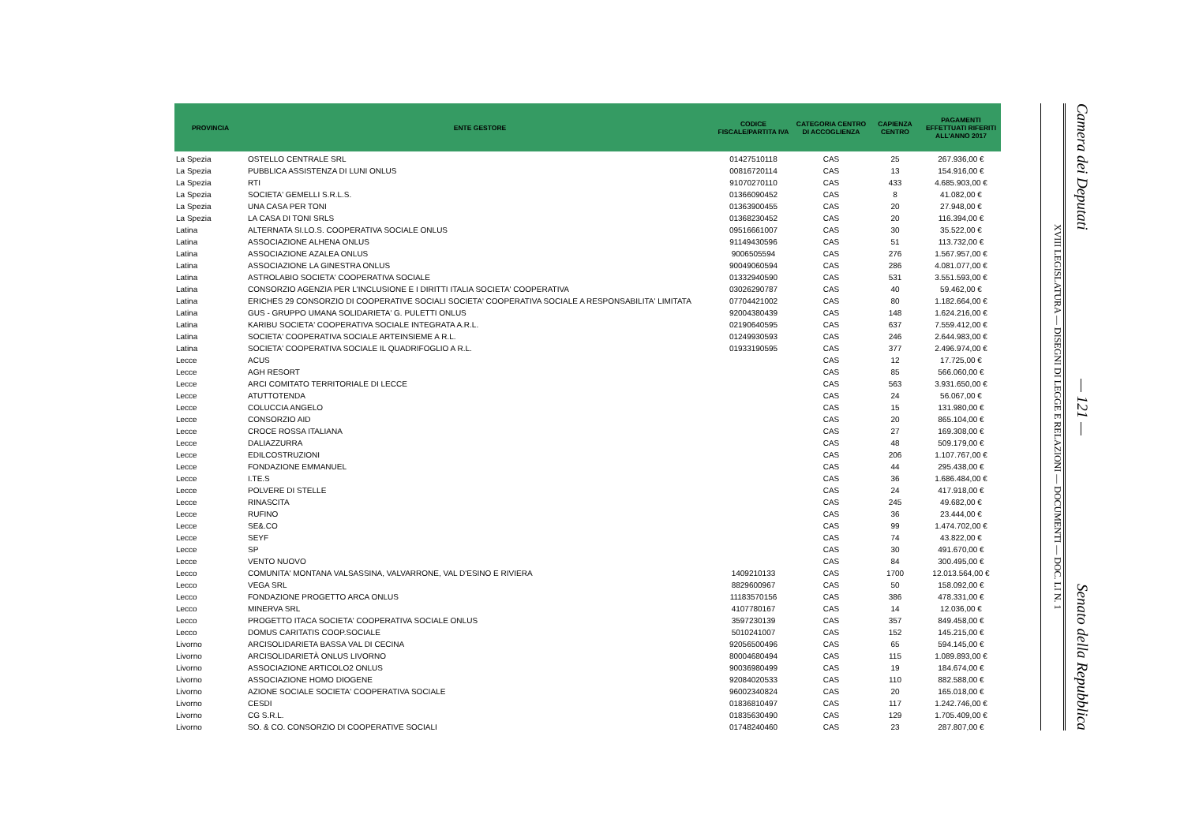| PROVINCIA | ENTE GESTORE | CODICE FISCALE/PARTITA IVA | CATEGORIA CENTRO DI ACCOGLIENZA | CAPIENZA CENTRO | PAGAMENTI EFFETTUATI RIFERITI ALL'ANNO 2017 |
| --- | --- | --- | --- | --- | --- |
| La Spezia | OSTELLO CENTRALE SRL | 01427510118 | CAS | 25 | 267.936,00 € |
| La Spezia | PUBBLICA ASSISTENZA DI LUNI ONLUS | 00816720114 | CAS | 13 | 154.916,00 € |
| La Spezia | RTI | 91070270110 | CAS | 433 | 4.685.903,00 € |
| La Spezia | SOCIETA' GEMELLI S.R.L.S. | 01366090452 | CAS | 8 | 41.082,00 € |
| La Spezia | UNA CASA PER TONI | 01363900455 | CAS | 20 | 27.948,00 € |
| La Spezia | LA CASA DI TONI SRLS | 01368230452 | CAS | 20 | 116.394,00 € |
| Latina | ALTERNATA SI.LO.S. COOPERATIVA SOCIALE ONLUS | 09516661007 | CAS | 30 | 35.522,00 € |
| Latina | ASSOCIAZIONE ALHENA ONLUS | 91149430596 | CAS | 51 | 113.732,00 € |
| Latina | ASSOCIAZIONE AZALEA ONLUS | 9006505594 | CAS | 276 | 1.567.957,00 € |
| Latina | ASSOCIAZIONE LA GINESTRA ONLUS | 90049060594 | CAS | 286 | 4.081.077,00 € |
| Latina | ASTROLABIO SOCIETA' COOPERATIVA SOCIALE | 01332940590 | CAS | 531 | 3.551.593,00 € |
| Latina | CONSORZIO AGENZIA PER L'INCLUSIONE E I DIRITTI ITALIA SOCIETA' COOPERATIVA | 03026290787 | CAS | 40 | 59.462,00 € |
| Latina | ERICHES 29 CONSORZIO DI COOPERATIVE SOCIALI SOCIETA' COOPERATIVA SOCIALE A RESPONSABILITA' LIMITATA | 07704421002 | CAS | 80 | 1.182.664,00 € |
| Latina | GUS - GRUPPO UMANA SOLIDARIETA' G. PULETTI ONLUS | 92004380439 | CAS | 148 | 1.624.216,00 € |
| Latina | KARIBU SOCIETA' COOPERATIVA SOCIALE INTEGRATA A.R.L. | 02190640595 | CAS | 637 | 7.559.412,00 € |
| Latina | SOCIETA' COOPERATIVA SOCIALE ARTEINSIEME A R.L. | 01249930593 | CAS | 246 | 2.644.983,00 € |
| Latina | SOCIETA' COOPERATIVA SOCIALE IL QUADRIFOGLIO A R.L. | 01933190595 | CAS | 377 | 2.496.974,00 € |
| Lecce | ACUS | | CAS | 12 | 17.725,00 € |
| Lecce | AGH RESORT | | CAS | 85 | 566.060,00 € |
| Lecce | ARCI COMITATO TERRITORIALE DI LECCE | | CAS | 563 | 3.931.650,00 € |
| Lecce | ATUTTOTENDA | | CAS | 24 | 56.067,00 € |
| Lecce | COLUCCIA ANGELO | | CAS | 15 | 131.980,00 € |
| Lecce | CONSORZIO AID | | CAS | 20 | 865.104,00 € |
| Lecce | CROCE ROSSA ITALIANA | | CAS | 27 | 169.308,00 € |
| Lecce | DALIAZZURRA | | CAS | 48 | 509.179,00 € |
| Lecce | EDILCOSTRUZIONI | | CAS | 206 | 1.107.767,00 € |
| Lecce | FONDAZIONE EMMANUEL | | CAS | 44 | 295.438,00 € |
| Lecce | I.TE.S | | CAS | 36 | 1.686.484,00 € |
| Lecce | POLVERE DI STELLE | | CAS | 24 | 417.918,00 € |
| Lecce | RINASCITA | | CAS | 245 | 49.682,00 € |
| Lecce | RUFINO | | CAS | 36 | 23.444,00 € |
| Lecce | SE&.CO | | CAS | 99 | 1.474.702,00 € |
| Lecce | SEYF | | CAS | 74 | 43.822,00 € |
| Lecce | SP | | CAS | 30 | 491.670,00 € |
| Lecce | VENTO NUOVO | | CAS | 84 | 300.495,00 € |
| Lecco | COMUNITA' MONTANA VALSASSINA, VALVARRONE, VAL D'ESINO E RIVIERA | 1409210133 | CAS | 1700 | 12.013.564,00 € |
| Lecco | VEGA SRL | 8829600967 | CAS | 50 | 158.092,00 € |
| Lecco | FONDAZIONE PROGETTO ARCA ONLUS | 11183570156 | CAS | 386 | 478.331,00 € |
| Lecco | MINERVA SRL | 4107780167 | CAS | 14 | 12.036,00 € |
| Lecco | PROGETTO ITACA SOCIETA' COOPERATIVA SOCIALE ONLUS | 3597230139 | CAS | 357 | 849.458,00 € |
| Lecco | DOMUS CARITATIS COOP.SOCIALE | 5010241007 | CAS | 152 | 145.215,00 € |
| Livorno | ARCISOLIDARIETA BASSA VAL DI CECINA | 92056500496 | CAS | 65 | 594.145,00 € |
| Livorno | ARCISOLIDARIETÀ ONLUS LIVORNO | 80004680494 | CAS | 115 | 1.089.893,00 € |
| Livorno | ASSOCIAZIONE ARTICOLO2 ONLUS | 90036980499 | CAS | 19 | 184.674,00 € |
| Livorno | ASSOCIAZIONE HOMO DIOGENE | 92084020533 | CAS | 110 | 882.588,00 € |
| Livorno | AZIONE SOCIALE SOCIETA' COOPERATIVA SOCIALE | 96002340824 | CAS | 20 | 165.018,00 € |
| Livorno | CESDI | 01836810497 | CAS | 117 | 1.242.746,00 € |
| Livorno | CG S.R.L. | 01835630490 | CAS | 129 | 1.705.409,00 € |
| Livorno | SO. & CO. CONSORZIO DI COOPERATIVE SOCIALI | 01748240460 | CAS | 23 | 287.807,00 € |
XVIII LEGISLATURA — DISEGNI DI LEGGE E RELAZIONI — DOCUMENTI — DOC. LI N. 1
Camera dei Deputati — 121 — Senato della Repubblica